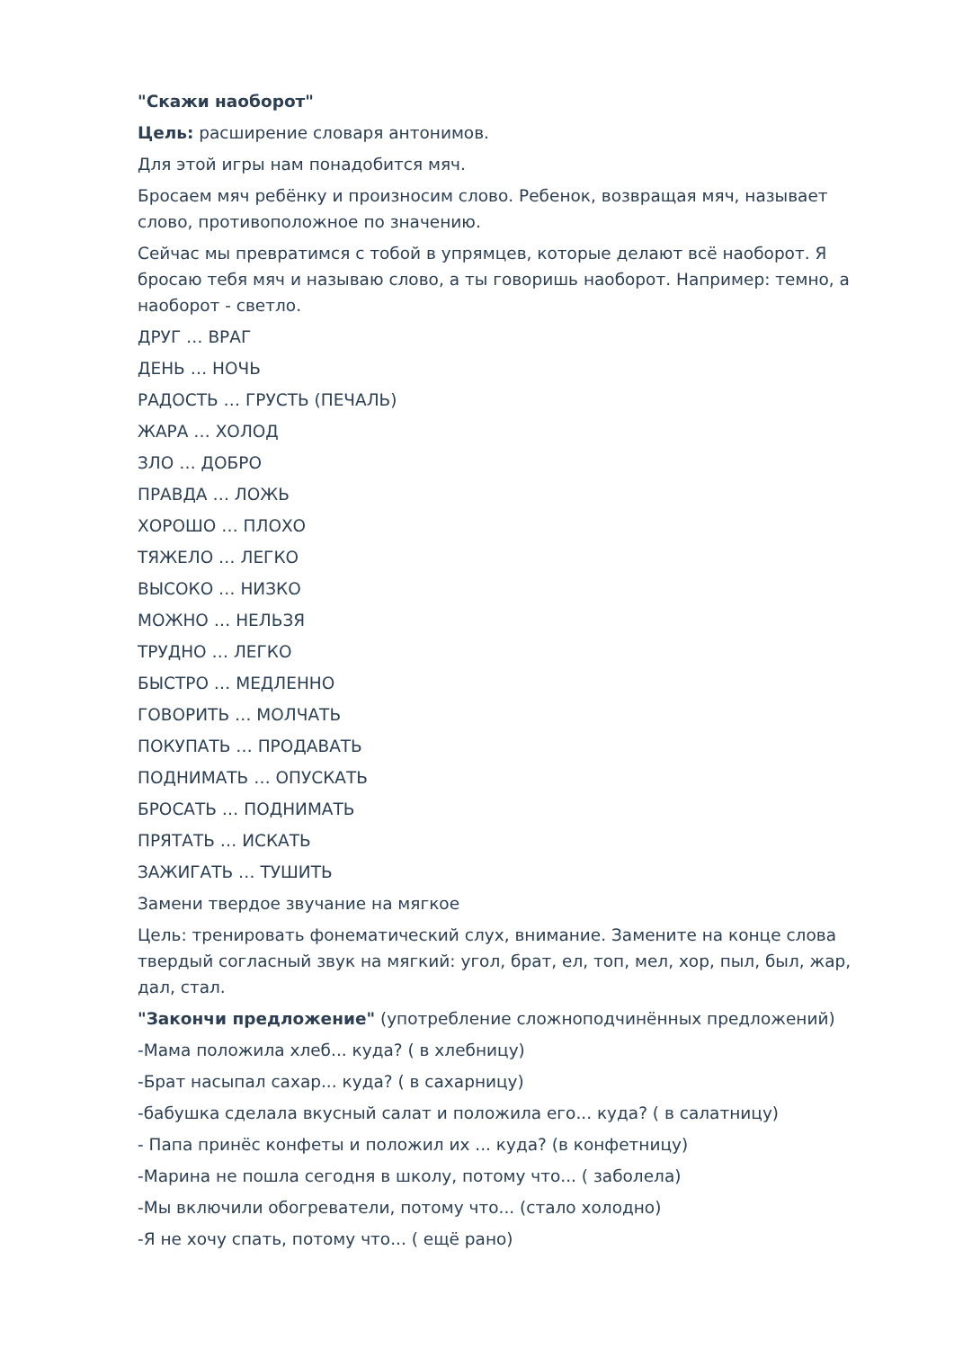"Скажи наоборот"
Цель: расширение словаря антонимов.
Для этой игры нам понадобится мяч.
Бросаем мяч ребёнку и произносим слово. Ребенок, возвращая мяч, называет слово, противоположное по значению.
Сейчас мы превратимся с тобой в упрямцев, которые делают всё наоборот. Я бросаю тебя мяч и называю слово, а ты говоришь наоборот. Например: темно, а наоборот - светло.
ДРУГ … ВРАГ
ДЕНЬ … НОЧЬ
РАДОСТЬ … ГРУСТЬ (ПЕЧАЛЬ)
ЖАРА … ХОЛОД
ЗЛО … ДОБРО
ПРАВДА … ЛОЖЬ
ХОРОШО … ПЛОХО
ТЯЖЕЛО … ЛЕГКО
ВЫСОКО … НИЗКО
МОЖНО … НЕЛЬЗЯ
ТРУДНО … ЛЕГКО
БЫСТРО … МЕДЛЕННО
ГОВОРИТЬ … МОЛЧАТЬ
ПОКУПАТЬ … ПРОДАВАТЬ
ПОДНИМАТЬ … ОПУСКАТЬ
БРОСАТЬ … ПОДНИМАТЬ
ПРЯТАТЬ … ИСКАТЬ
ЗАЖИГАТЬ … ТУШИТЬ
Замени твердое звучание на мягкое
Цель: тренировать фонематический слух, внимание. Замените на конце слова твердый согласный звук на мягкий: угол, брат, ел, топ, мел, хор, пыл, был, жар, дал, стал.
"Закончи предложение" (употребление сложноподчинённых предложений)
-Мама положила хлеб... куда? ( в хлебницу)
-Брат насыпал сахар... куда? ( в сахарницу)
-бабушка сделала вкусный салат и положила его... куда? ( в салатницу)
- Папа принёс конфеты и положил их ... куда? (в конфетницу)
-Марина не пошла сегодня в школу, потому что... ( заболела)
-Мы включили обогреватели, потому что... (стало холодно)
-Я не хочу спать, потому что... ( ещё рано)